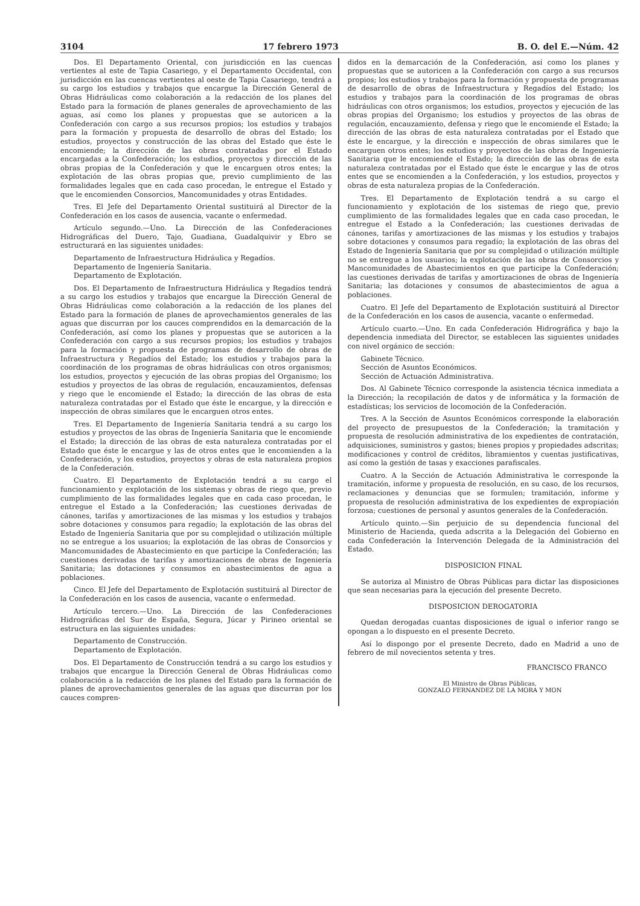3104 17 febrero 1973 B. O. del E.—Núm. 42
Dos. El Departamento Oriental, con jurisdicción en las cuencas vertientes al este de Tapia Casariego, y el Departamento Occidental, con jurisdicción en las cuencas vertientes al oeste de Tapia Casariego, tendrá a su cargo los estudios y trabajos que encargue la Dirección General de Obras Hidráulicas como colaboración a la redacción de los planes del Estado para la formación de planes generales de aprovechamiento de las aguas, así como los planes y propuestas que se autoricen a la Confederación con cargo a sus recursos propios; los estudios y trabajos para la formación y propuesta de desarrollo de obras del Estado; los estudios, proyectos y construcción de las obras del Estado que éste le encomiende; la dirección de las obras contratadas por el Estado encargadas a la Confederación; los estudios, proyectos y dirección de las obras propias de la Confederación y que le encarguen otros entes; la explotación de las obras propias que, previo cumplimiento de las formalidades legales que en cada caso procedan, le entregue el Estado y que le encomienden Consorcios, Mancomunidades y otras Entidades.
Tres. El Jefe del Departamento Oriental sustituirá al Director de la Confederación en los casos de ausencia, vacante o enfermedad.
Artículo segundo.—Uno. La Dirección de las Confederaciones Hidrográficas del Duero, Tajo, Guadiana, Guadalquivir y Ebro se estructurará en las siguientes unidades:
Departamento de Infraestructura Hidráulica y Regadíos.
Departamento de Ingeniería Sanitaria.
Departamento de Explotación.
Dos. El Departamento de Infraestructura Hidráulica y Regadíos tendrá a su cargo los estudios y trabajos que encargue la Dirección General de Obras Hidráulicas como colaboración a la redacción de los planes del Estado para la formación de planes de aprovechamientos generales de las aguas que discurran por los cauces comprendidos en la demarcación de la Confederación, así como los planes y propuestas que se autoricen a la Confederación con cargo a sus recursos propios; los estudios y trabajos para la formación y propuesta de programas de desarrollo de obras de Infraestructura y Regadíos del Estado; los estudios y trabajos para la coordinación de los programas de obras hidráulicas con otros organismos; los estudios, proyectos y ejecución de las obras propias del Organismo; los estudios y proyectos de las obras de regulación, encauzamientos, defensas y riego que le encomiende el Estado; la dirección de las obras de esta naturaleza contratadas por el Estado que éste le encargue, y la dirección e inspección de obras similares que le encarguen otros entes.
Tres. El Departamento de Ingeniería Sanitaria tendrá a su cargo los estudios y proyectos de las obras de Ingeniería Sanitaria que le encomiende el Estado; la dirección de las obras de esta naturaleza contratadas por el Estado que éste le encargue y las de otros entes que le encomienden a la Confederación, y los estudios, proyectos y obras de esta naturaleza propios de la Confederación.
Cuatro. El Departamento de Explotación tendrá a su cargo el funcionamiento y explotación de los sistemas y obras de riego que, previo cumplimiento de las formalidades legales que en cada caso procedan, le entregue el Estado a la Confederación; las cuestiones derivadas de cánones, tarifas y amortizaciones de las mismas y los estudios y trabajos sobre dotaciones y consumos para regadío; la explotación de las obras del Estado de Ingeniería Sanitaria que por su complejidad o utilización múltiple no se entregue a los usuarios; la explotación de las obras de Consorcios y Mancomunidades de Abastecimiento en que participe la Confederación; las cuestiones derivadas de tarifas y amortizaciones de obras de Ingeniería Sanitaria; las dotaciones y consumos en abastecimientos de agua a poblaciones.
Cinco. El Jefe del Departamento de Explotación sustituirá al Director de la Confederación en los casos de ausencia, vacante o enfermedad.
Artículo tercero.—Uno. La Dirección de las Confederaciones Hidrográficas del Sur de España, Segura, Júcar y Pirineo oriental se estructura en las siguientes unidades:
Departamento de Construcción.
Departamento de Explotación.
Dos. El Departamento de Construcción tendrá a su cargo los estudios y trabajos que encargue la Dirección General de Obras Hidráulicas como colaboración a la redacción de los planes del Estado para la formación de planes de aprovechamientos generales de las aguas que discurran por los cauces compren-
didos en la demarcación de la Confederación, así como los planes y propuestas que se autoricen a la Confederación con cargo a sus recursos propios; los estudios y trabajos para la formación y propuesta de programas de desarrollo de obras de Infraestructura y Regadíos del Estado; los estudios y trabajos para la coordinación de los programas de obras hidráulicas con otros organismos; los estudios, proyectos y ejecución de las obras propias del Organismo; los estudios y proyectos de las obras de regulación, encauzamiento, defensa y riego que le encomiende el Estado; la dirección de las obras de esta naturaleza contratadas por el Estado que éste le encargue, y la dirección e inspección de obras similares que le encarguen otros entes; los estudios y proyectos de las obras de Ingeniería Sanitaria que le encomiende el Estado; la dirección de las obras de esta naturaleza contratadas por el Estado que éste le encargue y las de otros entes que se encomienden a la Confederación, y los estudios, proyectos y obras de esta naturaleza propias de la Confederación.
Tres. El Departamento de Explotación tendrá a su cargo el funcionamiento y explotación de los sistemas de riego que, previo cumplimiento de las formalidades legales que en cada caso procedan, le entregue el Estado a la Confederación; las cuestiones derivadas de cánones, tarifas y amortizaciones de las mismas y los estudios y trabajos sobre dotaciones y consumos para regadío; la explotación de las obras del Estado de Ingeniería Sanitaria que por su complejidad o utilización múltiple no se entregue a los usuarios; la explotación de las obras de Consorcios y Mancomunidades de Abastecimientos en que participe la Confederación; las cuestiones derivadas de tarifas y amortizaciones de obras de Ingeniería Sanitaria; las dotaciones y consumos de abastecimientos de agua a poblaciones.
Cuatro. El Jefe del Departamento de Explotación sustituirá al Director de la Confederación en los casos de ausencia, vacante o enfermedad.
Artículo cuarto.—Uno. En cada Confederación Hidrográfica y bajo la dependencia inmediata del Director, se establecen las siguientes unidades con nivel orgánico de sección:
Gabinete Técnico.
Sección de Asuntos Económicos.
Sección de Actuación Administrativa.
Dos. Al Gabinete Técnico corresponde la asistencia técnica inmediata a la Dirección; la recopilación de datos y de informática y la formación de estadísticas; los servicios de locomoción de la Confederación.
Tres. A la Sección de Asuntos Económicos corresponde la elaboración del proyecto de presupuestos de la Confederación; la tramitación y propuesta de resolución administrativa de los expedientes de contratación, adquisiciones, suministros y gastos; bienes propios y propiedades adscritas; modificaciones y control de créditos, libramientos y cuentas justificativas, así como la gestión de tasas y exacciones parafiscales.
Cuatro. A la Sección de Actuación Administrativa le corresponde la tramitación, informe y propuesta de resolución, en su caso, de los recursos, reclamaciones y denuncias que se formulen; tramitación, informe y propuesta de resolución administrativa de los expedientes de expropiación forzosa; cuestiones de personal y asuntos generales de la Confederación.
Artículo quinto.—Sin perjuicio de su dependencia funcional del Ministerio de Hacienda, queda adscrita a la Delegación del Gobierno en cada Confederación la Intervención Delegada de la Administración del Estado.
DISPOSICION FINAL
Se autoriza al Ministro de Obras Públicas para dictar las disposiciones que sean necesarias para la ejecución del presente Decreto.
DISPOSICION DEROGATORIA
Quedan derogadas cuantas disposiciones de igual o inferior rango se opongan a lo dispuesto en el presente Decreto.
Así lo dispongo por el presente Decreto, dado en Madrid a uno de febrero de mil novecientos setenta y tres.
FRANCISCO FRANCO
El Ministro de Obras Públicas,
GONZALO FERNANDEZ DE LA MORA Y MON